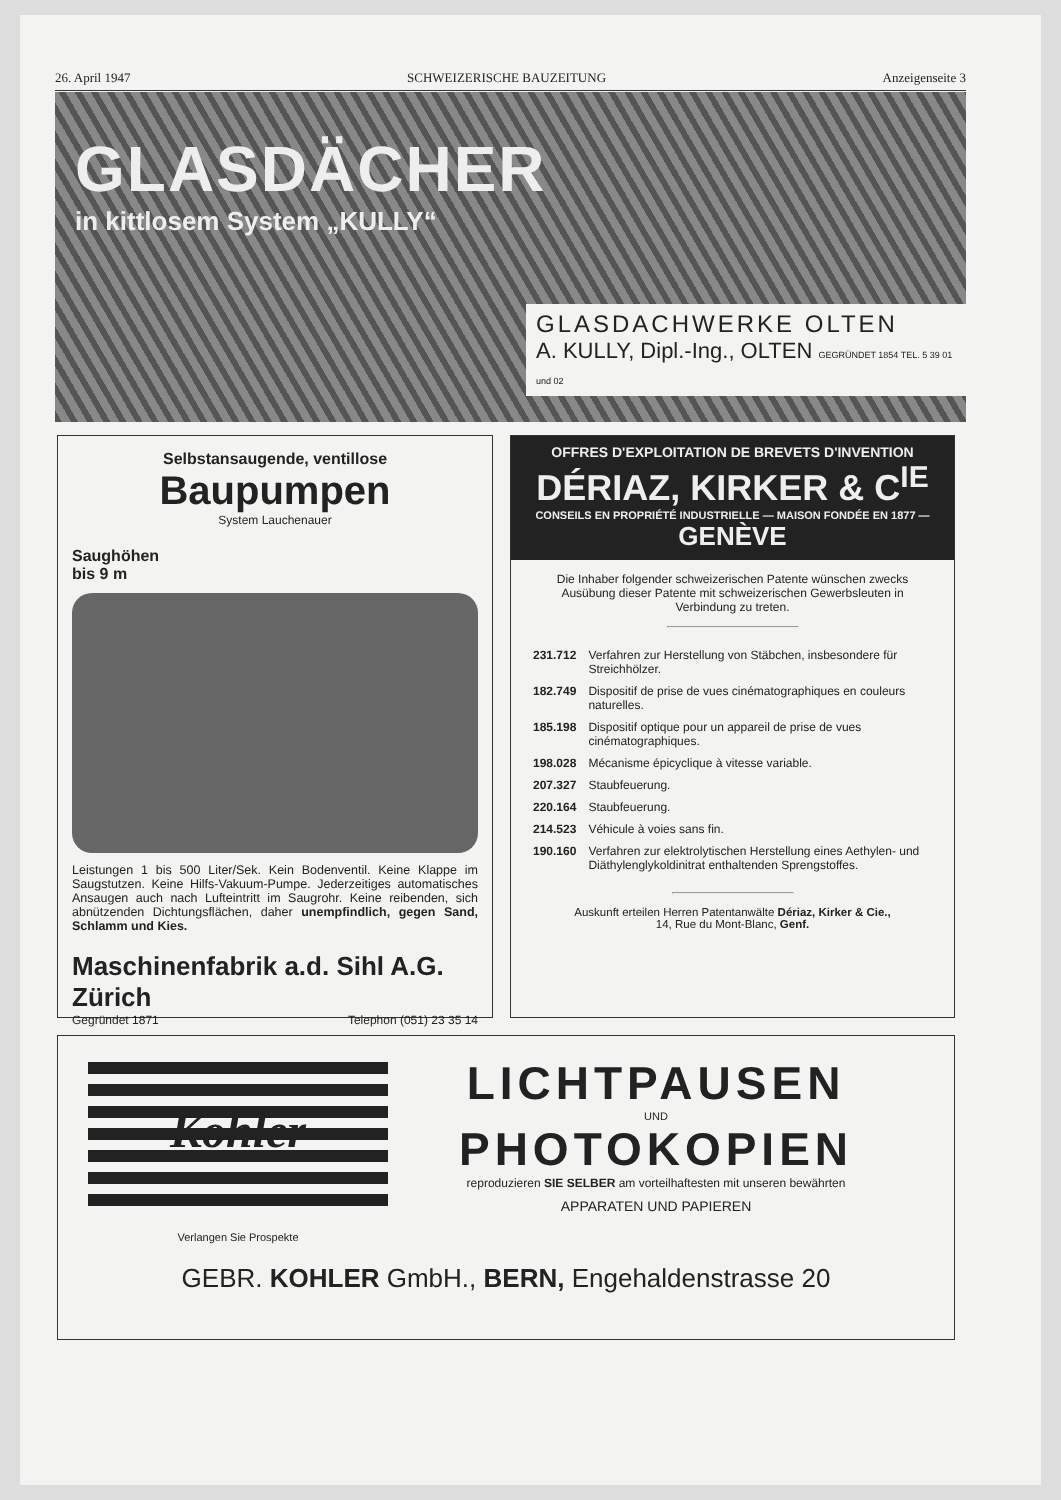26. April 1947 SCHWEIZERISCHE BAUZEITUNG Anzeigenseite 3
GLASDÄCHER
in kittlosem System „KULLY“
GLASDACHWERKE OLTEN
A. KULLY, Dipl.-Ing., OLTEN GEGRÜNDET 1854 TEL. 5 39 01 und 02
Selbstansaugende, ventillose
Baupumpen
System Lauchenauer
Saughöhen
bis 9 m
Leistungen 1 bis 500 Liter/Sek. Kein Bodenventil. Keine Klappe im Saugstutzen. Keine Hilfs-Vakuum-Pumpe. Jederzeitiges automatisches Ansaugen auch nach Lufteintritt im Saugrohr. Keine reibenden, sich abnützenden Dichtungsflächen, daher unempfindlich, gegen Sand, Schlamm und Kies.
Maschinenfabrik a.d. Sihl A.G. Zürich
Gegründet 1871 Telephon (051) 23 35 14
OFFRES D'EXPLOITATION DE BREVETS D'INVENTION
DÉRIAZ, KIRKER & C<sup>IE</sup>
CONSEILS EN PROPRIÉTÉ INDUSTRIELLE — MAISON FONDÉE EN 1877 — GENÈVE
Die Inhaber folgender schweizerischen Patente wünschen zwecks Ausübung dieser Patente mit schweizerischen Gewerbsleuten in Verbindung zu treten.
| 231.712 | Verfahren zur Herstellung von Stäbchen, insbesondere für Streichhölzer. |
| 182.749 | Dispositif de prise de vues cinématographiques en couleurs naturelles. |
| 185.198 | Dispositif optique pour un appareil de prise de vues cinématographiques. |
| 198.028 | Mécanisme épicyclique à vitesse variable. |
| 207.327 | Staubfeuerung. |
| 220.164 | Staubfeuerung. |
| 214.523 | Véhicule à voies sans fin. |
| 190.160 | Verfahren zur elektrolytischen Herstellung eines Aethylen- und Diäthylenglykoldinitrat enthaltenden Sprengstoffes. |
Auskunft erteilen Herren Patentanwälte Dériaz, Kirker & Cie.,
14, Rue du Mont-Blanc, Genf.
Kohler
Verlangen Sie Prospekte
LICHTPAUSEN
UND
PHOTOKOPIEN
reproduzieren SIE SELBER am vorteilhaftesten mit unseren bewährten
APPARATEN UND PAPIEREN
GEBR. KOHLER GmbH., BERN, Engehaldenstrasse 20